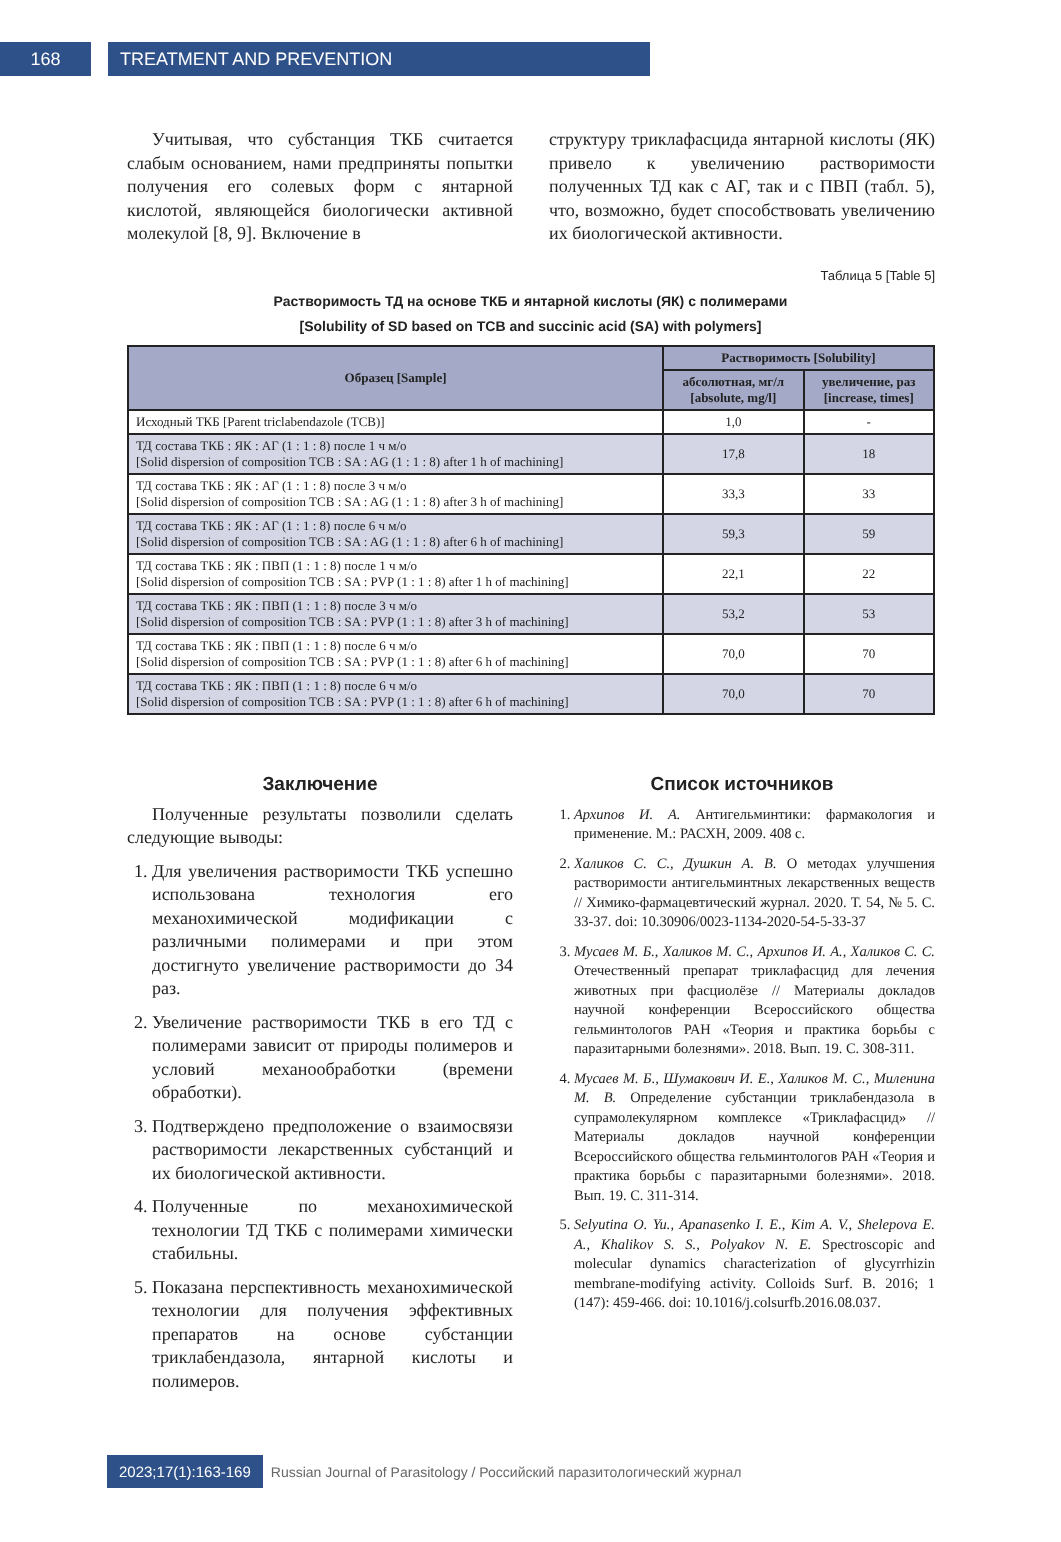168 TREATMENT AND PREVENTION
Учитывая, что субстанция ТКБ считается слабым основанием, нами предприняты попытки получения его солевых форм с янтарной кислотой, являющейся биологически активной молекулой [8, 9]. Включение в
структуру триклафасцида янтарной кислоты (ЯК) привело к увеличению растворимости полученных ТД как с АГ, так и с ПВП (табл. 5), что, возможно, будет способствовать увеличению их биологической активности.
Таблица 5 [Table 5]
Растворимость ТД на основе ТКБ и янтарной кислоты (ЯК) с полимерами
[Solubility of SD based on TCB and succinic acid (SA) with polymers]
| Образец [Sample] | Растворимость [Solubility] | |
| --- | --- | --- |
| | абсолютная, мг/л [absolute, mg/l] | увеличение, раз [increase, times] |
| Исходный ТКБ [Parent triclabendazole (TCB)] | 1,0 | - |
| ТД состава ТКБ : ЯК : АГ (1 : 1 : 8) после 1 ч м/о [Solid dispersion of composition TCB : SA : AG (1 : 1 : 8) after 1 h of machining] | 17,8 | 18 |
| ТД состава ТКБ : ЯК : АГ (1 : 1 : 8) после 3 ч м/о [Solid dispersion of composition TCB : SA : AG (1 : 1 : 8) after 3 h of machining] | 33,3 | 33 |
| ТД состава ТКБ : ЯК : АГ (1 : 1 : 8) после 6 ч м/о [Solid dispersion of composition TCB : SA : AG (1 : 1 : 8) after 6 h of machining] | 59,3 | 59 |
| ТД состава ТКБ : ЯК : ПВП (1 : 1 : 8) после 1 ч м/о [Solid dispersion of composition TCB : SA : PVP (1 : 1 : 8) after 1 h of machining] | 22,1 | 22 |
| ТД состава ТКБ : ЯК : ПВП (1 : 1 : 8) после 3 ч м/о [Solid dispersion of composition TCB : SA : PVP (1 : 1 : 8) after 3 h of machining] | 53,2 | 53 |
| ТД состава ТКБ : ЯК : ПВП (1 : 1 : 8) после 6 ч м/о [Solid dispersion of composition TCB : SA : PVP (1 : 1 : 8) after 6 h of machining] | 70,0 | 70 |
| ТД состава ТКБ : ЯК : ПВП (1 : 1 : 8) после 6 ч м/о [Solid dispersion of composition TCB : SA : PVP (1 : 1 : 8) after 6 h of machining] | 70,0 | 70 |
Заключение
Полученные результаты позволили сделать следующие выводы:
1. Для увеличения растворимости ТКБ успешно использована технология его механохимической модификации с различными полимерами и при этом достигнуто увеличение растворимости до 34 раз.
2. Увеличение растворимости ТКБ в его ТД с полимерами зависит от природы полимеров и условий механообработки (времени обработки).
3. Подтверждено предположение о взаимосвязи растворимости лекарственных субстанций и их биологической активности.
4. Полученные по механохимической технологии ТД ТКБ с полимерами химически стабильны.
5. Показана перспективность механохимической технологии для получения эффективных препаратов на основе субстанции триклабендазола, янтарной кислоты и полимеров.
Список источников
1. Архипов И. А. Антигельминтики: фармакология и применение. М.: РАСХН, 2009. 408 с.
2. Халиков С. С., Душкин А. В. О методах улучшения растворимости антигельминтных лекарственных веществ // Химико-фармацевтический журнал. 2020. Т. 54, № 5. С. 33-37. doi: 10.30906/0023-1134-2020-54-5-33-37
3. Мусаев М. Б., Халиков М. С., Архипов И. А., Халиков С. С. Отечественный препарат триклафасцид для лечения животных при фасциолёзе // Материалы докладов научной конференции Всероссийского общества гельминтологов РАН «Теория и практика борьбы с паразитарными болезнями». 2018. Вып. 19. С. 308-311.
4. Мусаев М. Б., Шумакович И. Е., Халиков М. С., Миленина М. В. Определение субстанции триклабендазола в супрамолекулярном комплексе «Триклафасцид» // Материалы докладов научной конференции Всероссийского общества гельминтологов РАН «Теория и практика борьбы с паразитарными болезнями». 2018. Вып. 19. С. 311-314.
5. Selyutina O. Yu., Apanasenko I. E., Kim A. V., Shelepova E. A., Khalikov S. S., Polyakov N. E. Spectroscopic and molecular dynamics characterization of glycyrrhizin membrane-modifying activity. Colloids Surf. B. 2016; 1 (147): 459-466. doi: 10.1016/j.colsurfb.2016.08.037.
2023;17(1):163-169 Russian Journal of Parasitology / Российский паразитологический журнал